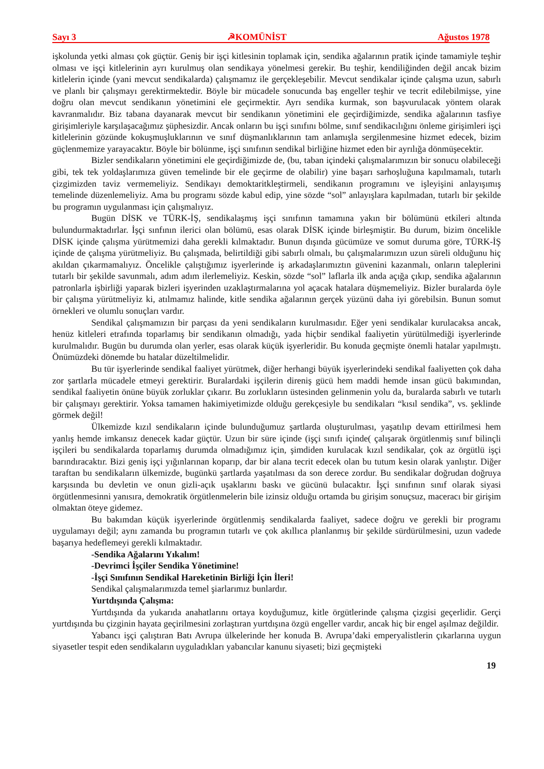Sayı 3 ☭KOMÜNİST Ağustos 1978
işkolunda yetki alması çok güçtür. Geniş bir işçi kitlesinin toplamak için, sendika ağalarının pratik içinde tamamiyle teşhir olması ve işçi kitlelerinin ayrı kurulmuş olan sendikaya yönelmesi gerekir. Bu teşhir, kendiliğinden değil ancak bizim kitlelerin içinde (yani mevcut sendikalarda) çalışmamız ile gerçekleşebilir. Mevcut sendikalar içinde çalışma uzun, sabırlı ve planlı bir çalışmayı gerektirmektedir. Böyle bir mücadele sonucunda baş engeller teşhir ve tecrit edilebilmişse, yine doğru olan mevcut sendikanın yönetimini ele geçirmektir. Ayrı sendika kurmak, son başvurulacak yöntem olarak kavranmalıdır. Biz tabana dayanarak mevcut bir sendikanın yönetimini ele geçirdiğimizde, sendika ağalarının tasfiye girişimleriyle karşılaşacağımız şüphesizdir. Ancak onların bu işçi sınıfını bölme, sınıf sendikacılığını önleme girişimleri işçi kitlelerinin gözünde kokuşmuşluklarının ve sınıf düşmanlıklarının tam anlamışla sergilenmesine hizmet edecek, bizim güçlenmemize yarayacaktır. Böyle bir bölünme, işçi sınıfının sendikal birliğine hizmet eden bir ayrılığa dönmüşecektir.
Bizler sendikaların yönetimini ele geçirdiğimizde de, (bu, taban içindeki çalışmalarımızın bir sonucu olabileceği gibi, tek tek yoldaşlarımıza güven temelinde bir ele geçirme de olabilir) yine başarı sarhoşluğuna kapılmamalı, tutarlı çizgimizden taviz vermemeliyiz. Sendikayı demoktaritkleştirmeli, sendikanın programını ve işleyişini anlayışımış temelinde düzenlemeliyiz. Ama bu programı sözde kabul edip, yine sözde “sol” anlayışlara kapılmadan, tutarlı bir şekilde bu programın uygulanması için çalışmalıyız.
Bugün DİSK ve TÜRK-İŞ, sendikalaşmış işçi sınıfının tamamına yakın bir bölümünü etkileri altında bulundurmaktadırlar. İşçi sınfının ilerici olan bölümü, esas olarak DİSK içinde birleşmiştir. Bu durum, bizim öncelikle DİSK içinde çalışma yürütmemizi daha gerekli kılmaktadır. Bunun dışında gücümüze ve somut duruma göre, TÜRK-İŞ içinde de çalışma yürütmeliyiz. Bu çalışmada, belirtildiği gibi sabırlı olmalı, bu çalışmalarımızın uzun süreli olduğunu hiç akıldan çıkarmamalıyız. Öncelikle çalıştığımız işyerlerinde iş arkadaşlarımıztın güvenini kazanmalı, onların taleplerini tutarlı bir şekilde savunmalı, adım adım ilerlemeliyiz. Keskin, sözde “sol” laflarla ilk anda açığa çıkıp, sendika ağalarının patronlarla işbirliği yaparak bizleri işyerinden uzaklaştırmalarına yol açacak hatalara düşmemeliyiz. Bizler buralarda öyle bir çalışma yürütmeliyiz ki, atılmamız halinde, kitle sendika ağalarının gerçek yüzünü daha iyi görebilsin. Bunun somut örnekleri ve olumlu sonuçları vardır.
Sendikal çalışmamızın bir parçası da yeni sendikaların kurulmasıdır. Eğer yeni sendikalar kurulacaksa ancak, henüz kitleleri etrafında toparlamış bir sendikanın olmadığı, yada hiçbir sendikal faaliyetin yürütülmediği işyerlerinde kurulmalıdır. Bugün bu durumda olan yerler, esas olarak küçük işyerleridir. Bu konuda geçmişte önemli hatalar yapılmıştı. Önümüzdeki dönemde bu hatalar düzeltilmelidir.
Bu tür işyerlerinde sendikal faaliyet yürütmek, diğer herhangi büyük işyerlerindeki sendikal faaliyetten çok daha zor şartlarla mücadele etmeyi gerektirir. Buralardaki işçilerin direniş gücü hem maddi hemde insan gücü bakımından, sendikal faaliyetin önüne büyük zorluklar çıkarır. Bu zorlukların üstesinden gelinmenin yolu da, buralarda sabırlı ve tutarlı bir çalışmayı gerektirir. Yoksa tamamen hakimiyetimizde olduğu gerekçesiyle bu sendikaları “kısıl sendika”, vs. şeklinde görmek değil!
Ülkemizde kızıl sendikaların içinde bulunduğumuz şartlarda oluşturulması, yaşatılıp devam ettirilmesi hem yanlış hemde imkansız denecek kadar güçtür. Uzun bir süre içinde (işçi sınıfı içinde( çalışarak örgütlenmiş sınıf bilinçli işçileri bu sendikalarda toparlamış durumda olmadığımız için, şimdiden kurulacak kızıl sendikalar, çok az örgütlü işçi barındıracaktır. Bizi geniş işçi yığınlarınan koparıp, dar bir alana tecrit edecek olan bu tutum kesin olarak yanlıştır. Diğer taraftan bu sendikaların ülkemizde, bugünkü şartlarda yaşatılması da son derece zordur. Bu sendikalar doğrudan doğruya karşısında bu devletin ve onun gizli-açık uşaklarını baskı ve gücünü bulacaktır. İşçi sınıfının sınıf olarak siyasi örgütlenmesinni yanısıra, demokratik örgütlenmelerin bile izinsiz olduğu ortamda bu girişim sonuçsuz, maceracı bir girişim olmaktan öteye gidemez.
Bu bakımdan küçük işyerlerinde örgütlenmiş sendikalarda faaliyet, sadece doğru ve gerekli bir programı uygulamayı değil; aynı zamanda bu programın tutarlı ve çok akıllıca planlanmış bir şekilde sürdürülmesini, uzun vadede başarıya hedeflemeyi gerekli kılmaktadır.
-Sendika Ağalarını Yıkalım!
-Devrimci İşçiler Sendika Yönetimine!
-İşçi Sınıfının Sendikal Hareketinin Birliği İçin İleri!
Sendikal çalışmalarımızda temel şiarlarımız bunlardır.
Yurtdışında Çalışma:
Yurtdışında da yukarıda anahatlarını ortaya koyduğumuz, kitle örgütlerinde çalışma çizgisi geçerlidir. Gerçi yurtdışında bu çizginin hayata geçirilmesini zorlaştıran yurtdışına özgü engeller vardır, ancak hiç bir engel aşılmaz değildir.
Yabancı işçi çalıştıran Batı Avrupa ülkelerinde her konuda B. Avrupa’daki emperyalistlerin çıkarlarına uygun siyasetler tespit eden sendikaların uyguladıkları yabancılar kanunu siyaseti; bizi geçmişteki
19